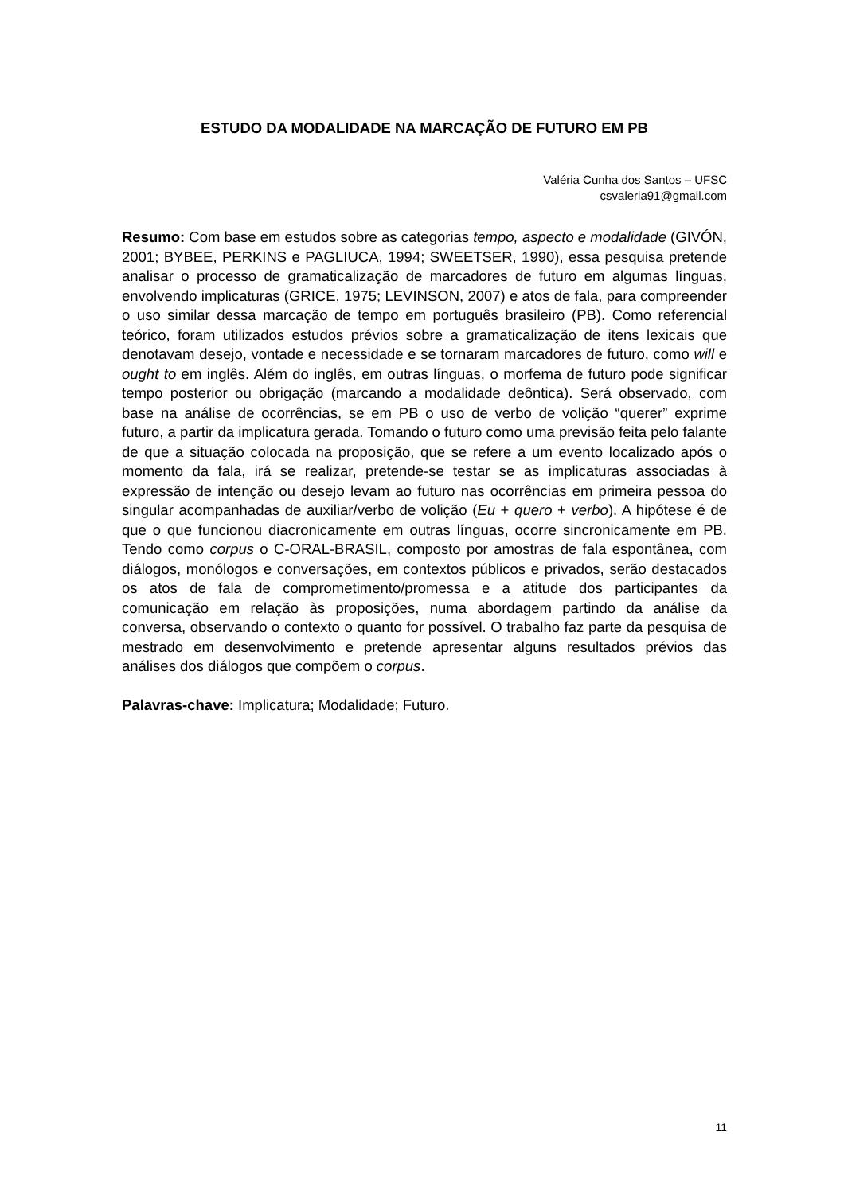ESTUDO DA MODALIDADE NA MARCAÇÃO DE FUTURO EM PB
Valéria Cunha dos Santos – UFSC
csvaleria91@gmail.com
Resumo: Com base em estudos sobre as categorias tempo, aspecto e modalidade (GIVÓN, 2001; BYBEE, PERKINS e PAGLIUCA, 1994; SWEETSER, 1990), essa pesquisa pretende analisar o processo de gramaticalização de marcadores de futuro em algumas línguas, envolvendo implicaturas (GRICE, 1975; LEVINSON, 2007) e atos de fala, para compreender o uso similar dessa marcação de tempo em português brasileiro (PB). Como referencial teórico, foram utilizados estudos prévios sobre a gramaticalização de itens lexicais que denotavam desejo, vontade e necessidade e se tornaram marcadores de futuro, como will e ought to em inglês. Além do inglês, em outras línguas, o morfema de futuro pode significar tempo posterior ou obrigação (marcando a modalidade deôntica). Será observado, com base na análise de ocorrências, se em PB o uso de verbo de volição “querer” exprime futuro, a partir da implicatura gerada. Tomando o futuro como uma previsão feita pelo falante de que a situação colocada na proposição, que se refere a um evento localizado após o momento da fala, irá se realizar, pretende-se testar se as implicaturas associadas à expressão de intenção ou desejo levam ao futuro nas ocorrências em primeira pessoa do singular acompanhadas de auxiliar/verbo de volição (Eu + quero + verbo). A hipótese é de que o que funcionou diacronicamente em outras línguas, ocorre sincronicamente em PB. Tendo como corpus o C-ORAL-BRASIL, composto por amostras de fala espontânea, com diálogos, monólogos e conversações, em contextos públicos e privados, serão destacados os atos de fala de comprometimento/promessa e a atitude dos participantes da comunicação em relação às proposições, numa abordagem partindo da análise da conversa, observando o contexto o quanto for possível. O trabalho faz parte da pesquisa de mestrado em desenvolvimento e pretende apresentar alguns resultados prévios das análises dos diálogos que compõem o corpus.
Palavras-chave: Implicatura; Modalidade; Futuro.
11